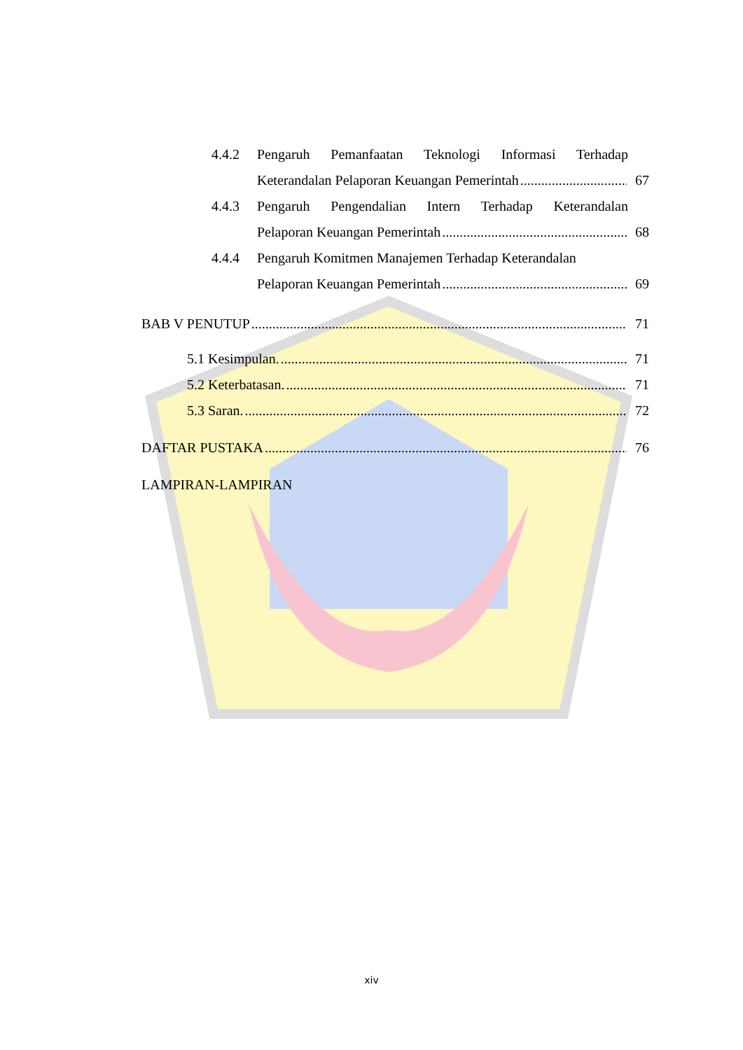4.4.2 Pengaruh Pemanfaatan Teknologi Informasi Terhadap
Keterandalan Pelaporan Keuangan Pemerintah 67
4.4.3 Pengaruh Pengendalian Intern Terhadap Keterandalan
Pelaporan Keuangan Pemerintah 68
4.4.4 Pengaruh Komitmen Manajemen Terhadap Keterandalan
Pelaporan Keuangan Pemerintah 69
BAB V PENUTUP 71
5.1 Kesimpulan. 71
5.2 Keterbatasan. 71
5.3 Saran. 72
DAFTAR PUSTAKA 76
LAMPIRAN-LAMPIRAN
xiv